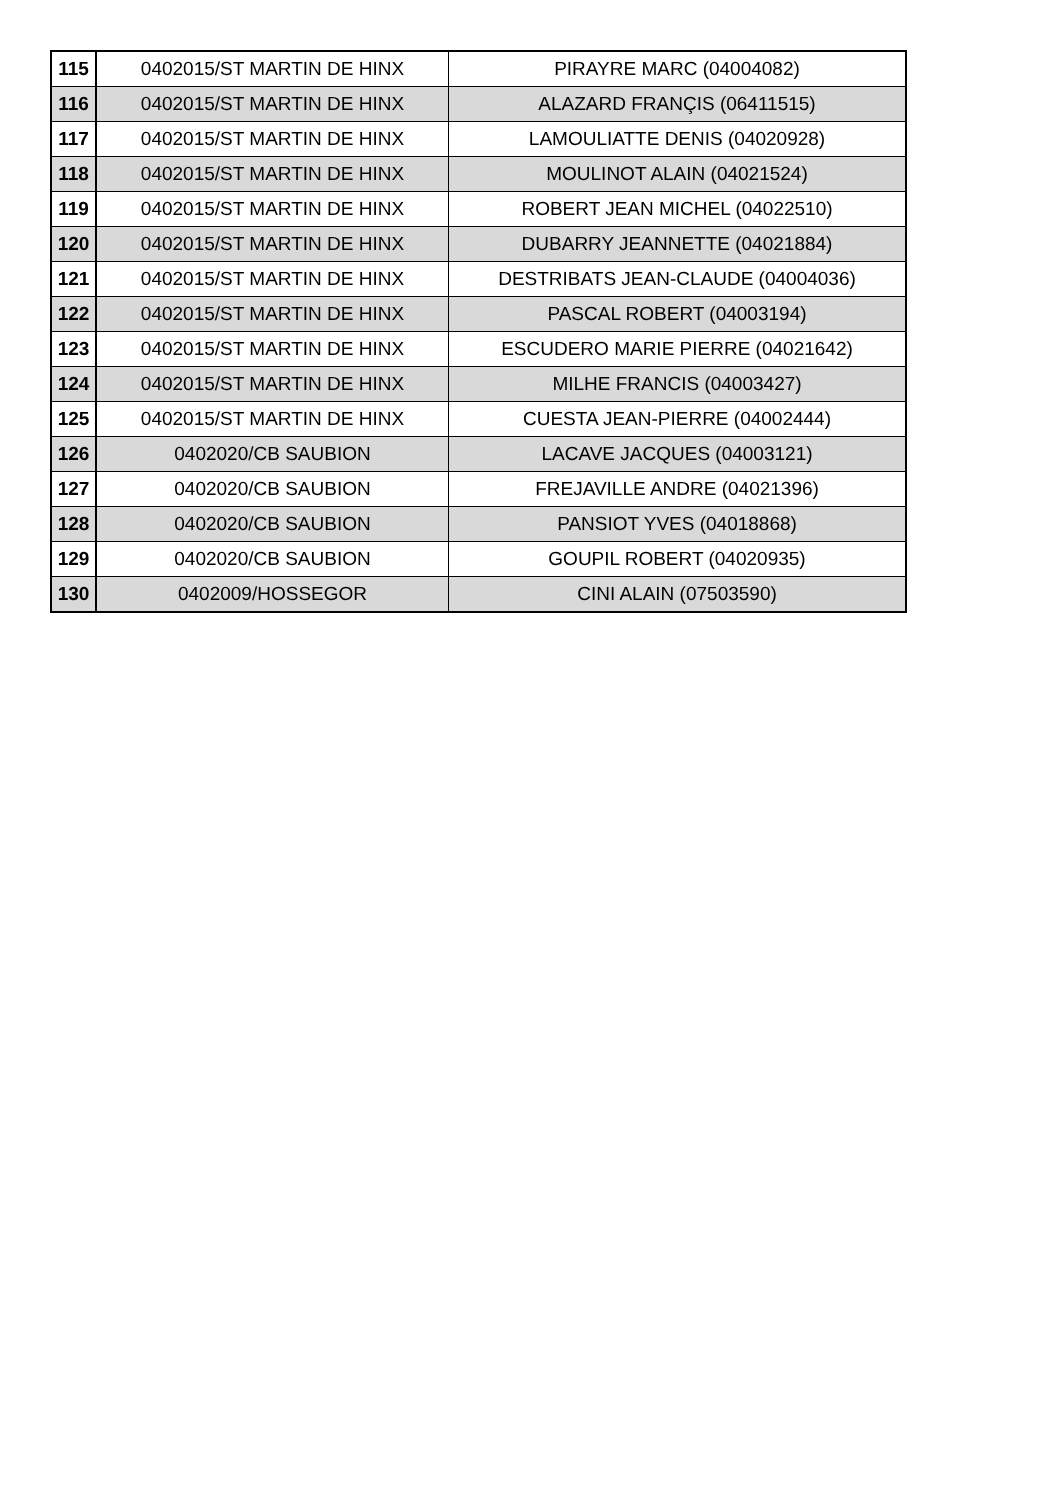| 115 | 0402015/ST MARTIN DE HINX | PIRAYRE MARC (04004082) |
| 116 | 0402015/ST MARTIN DE HINX | ALAZARD FRANÇIS (06411515) |
| 117 | 0402015/ST MARTIN DE HINX | LAMOULIATTE DENIS (04020928) |
| 118 | 0402015/ST MARTIN DE HINX | MOULINOT ALAIN (04021524) |
| 119 | 0402015/ST MARTIN DE HINX | ROBERT JEAN MICHEL (04022510) |
| 120 | 0402015/ST MARTIN DE HINX | DUBARRY JEANNETTE (04021884) |
| 121 | 0402015/ST MARTIN DE HINX | DESTRIBATS JEAN-CLAUDE (04004036) |
| 122 | 0402015/ST MARTIN DE HINX | PASCAL ROBERT (04003194) |
| 123 | 0402015/ST MARTIN DE HINX | ESCUDERO MARIE PIERRE (04021642) |
| 124 | 0402015/ST MARTIN DE HINX | MILHE FRANCIS (04003427) |
| 125 | 0402015/ST MARTIN DE HINX | CUESTA JEAN-PIERRE (04002444) |
| 126 | 0402020/CB SAUBION | LACAVE JACQUES (04003121) |
| 127 | 0402020/CB SAUBION | FREJAVILLE ANDRE (04021396) |
| 128 | 0402020/CB SAUBION | PANSIOT YVES (04018868) |
| 129 | 0402020/CB SAUBION | GOUPIL ROBERT (04020935) |
| 130 | 0402009/HOSSEGOR | CINI ALAIN (07503590) |